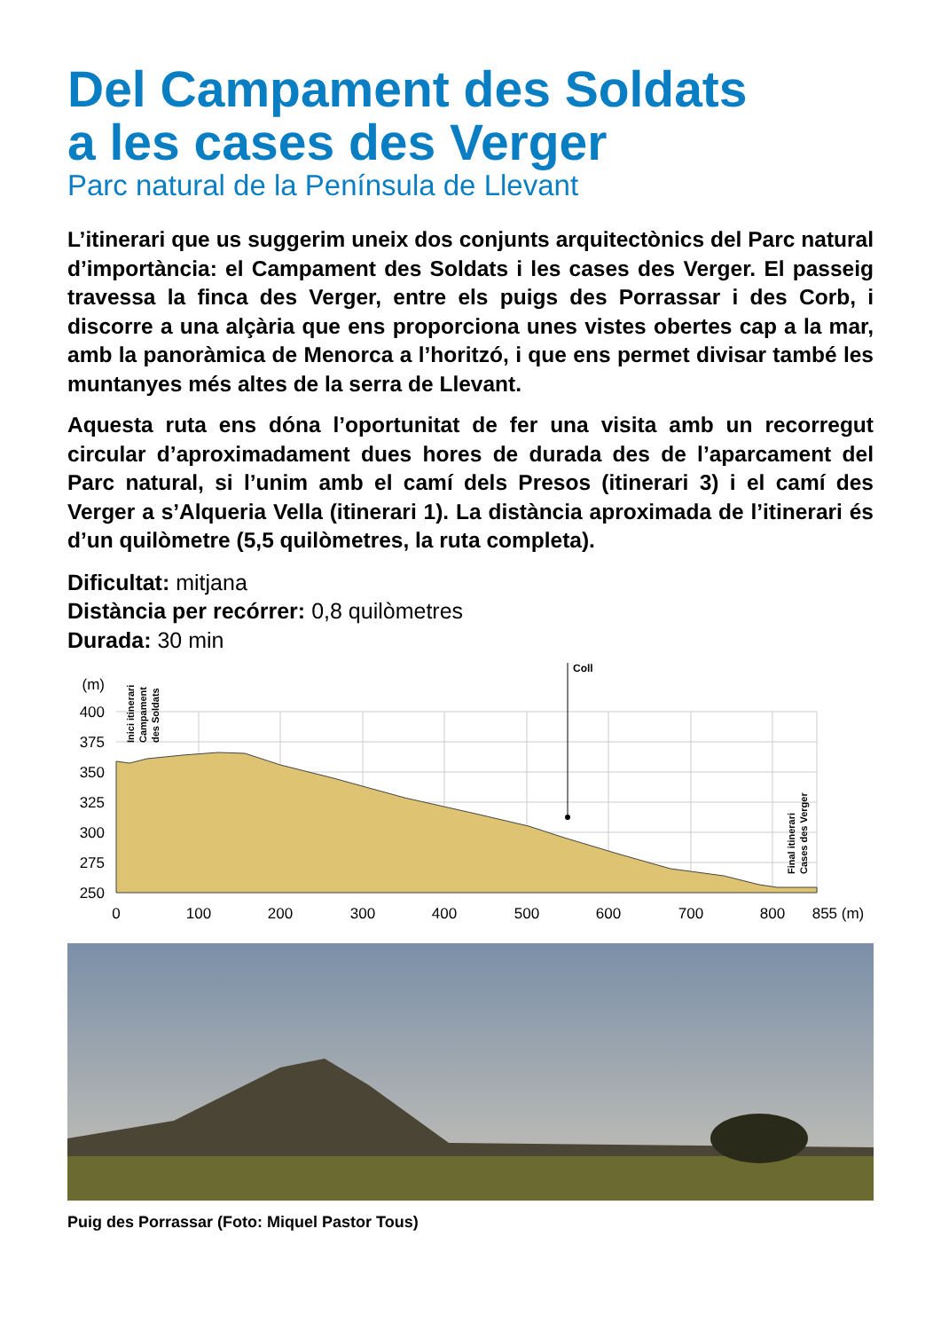Del Campament des Soldats
a les cases des Verger
Parc natural de la Península de Llevant
L’itinerari que us suggerim uneix dos conjunts arquitectònics del Parc natural d’importància: el Campament des Soldats i les cases des Verger. El passeig travessa la finca des Verger, entre els puigs des Porrassar i des Corb, i discorre a una alçària que ens proporciona unes vistes obertes cap a la mar, amb la panoràmica de Menorca a l’horitzó, i que ens permet divisar també les muntanyes més altes de la serra de Llevant.
Aquesta ruta ens dóna l’oportunitat de fer una visita amb un recorregut circular d’aproximadament dues hores de durada des de l’aparcament del Parc natural, si l’unim amb el camí dels Presos (itinerari 3) i el camí des Verger a s’Alqueria Vella (itinerari 1). La distància aproximada de l’itinerari és d’un quilòmetre (5,5 quilòmetres, la ruta completa).
Dificultat: mitjana
Distància per recórrer: 0,8 quilòmetres
Durada: 30 min
Coll
(m)
400
375
350
325
300
275
250
0
100
200
300
400
500
600
700
800
855 (m)
Inici itinerari
Campament
des Soldats
Final itinerari
Cases des Verger
Puig des Porrassar (Foto: Miquel Pastor Tous)